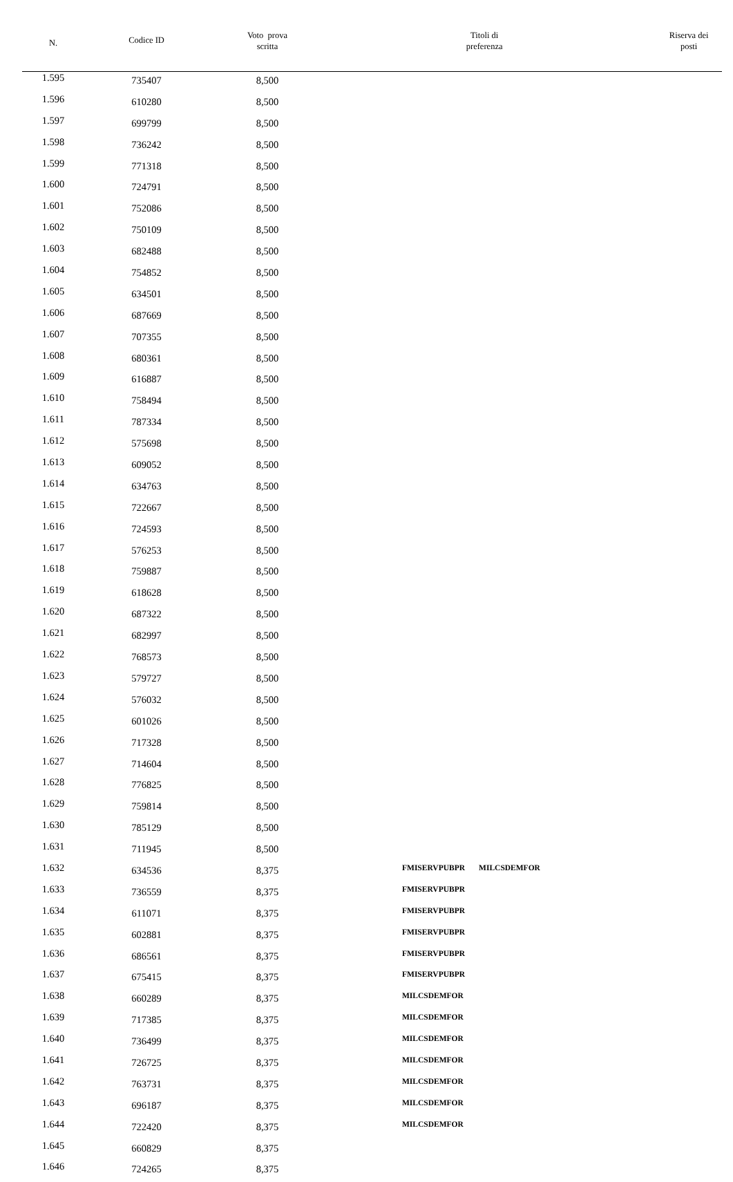| N. | Codice ID | Voto prova scritta | Titoli di preferenza | Riserva dei posti |
| --- | --- | --- | --- | --- |
| 1.595 | 735407 | 8,500 | | |
| 1.596 | 610280 | 8,500 | | |
| 1.597 | 699799 | 8,500 | | |
| 1.598 | 736242 | 8,500 | | |
| 1.599 | 771318 | 8,500 | | |
| 1.600 | 724791 | 8,500 | | |
| 1.601 | 752086 | 8,500 | | |
| 1.602 | 750109 | 8,500 | | |
| 1.603 | 682488 | 8,500 | | |
| 1.604 | 754852 | 8,500 | | |
| 1.605 | 634501 | 8,500 | | |
| 1.606 | 687669 | 8,500 | | |
| 1.607 | 707355 | 8,500 | | |
| 1.608 | 680361 | 8,500 | | |
| 1.609 | 616887 | 8,500 | | |
| 1.610 | 758494 | 8,500 | | |
| 1.611 | 787334 | 8,500 | | |
| 1.612 | 575698 | 8,500 | | |
| 1.613 | 609052 | 8,500 | | |
| 1.614 | 634763 | 8,500 | | |
| 1.615 | 722667 | 8,500 | | |
| 1.616 | 724593 | 8,500 | | |
| 1.617 | 576253 | 8,500 | | |
| 1.618 | 759887 | 8,500 | | |
| 1.619 | 618628 | 8,500 | | |
| 1.620 | 687322 | 8,500 | | |
| 1.621 | 682997 | 8,500 | | |
| 1.622 | 768573 | 8,500 | | |
| 1.623 | 579727 | 8,500 | | |
| 1.624 | 576032 | 8,500 | | |
| 1.625 | 601026 | 8,500 | | |
| 1.626 | 717328 | 8,500 | | |
| 1.627 | 714604 | 8,500 | | |
| 1.628 | 776825 | 8,500 | | |
| 1.629 | 759814 | 8,500 | | |
| 1.630 | 785129 | 8,500 | | |
| 1.631 | 711945 | 8,500 | | |
| 1.632 | 634536 | 8,375 | FMISERVPUBPR MILCSDEMFOR | |
| 1.633 | 736559 | 8,375 | FMISERVPUBPR | |
| 1.634 | 611071 | 8,375 | FMISERVPUBPR | |
| 1.635 | 602881 | 8,375 | FMISERVPUBPR | |
| 1.636 | 686561 | 8,375 | FMISERVPUBPR | |
| 1.637 | 675415 | 8,375 | FMISERVPUBPR | |
| 1.638 | 660289 | 8,375 | MILCSDEMFOR | |
| 1.639 | 717385 | 8,375 | MILCSDEMFOR | |
| 1.640 | 736499 | 8,375 | MILCSDEMFOR | |
| 1.641 | 726725 | 8,375 | MILCSDEMFOR | |
| 1.642 | 763731 | 8,375 | MILCSDEMFOR | |
| 1.643 | 696187 | 8,375 | MILCSDEMFOR | |
| 1.644 | 722420 | 8,375 | MILCSDEMFOR | |
| 1.645 | 660829 | 8,375 | | |
| 1.646 | 724265 | 8,375 | | |